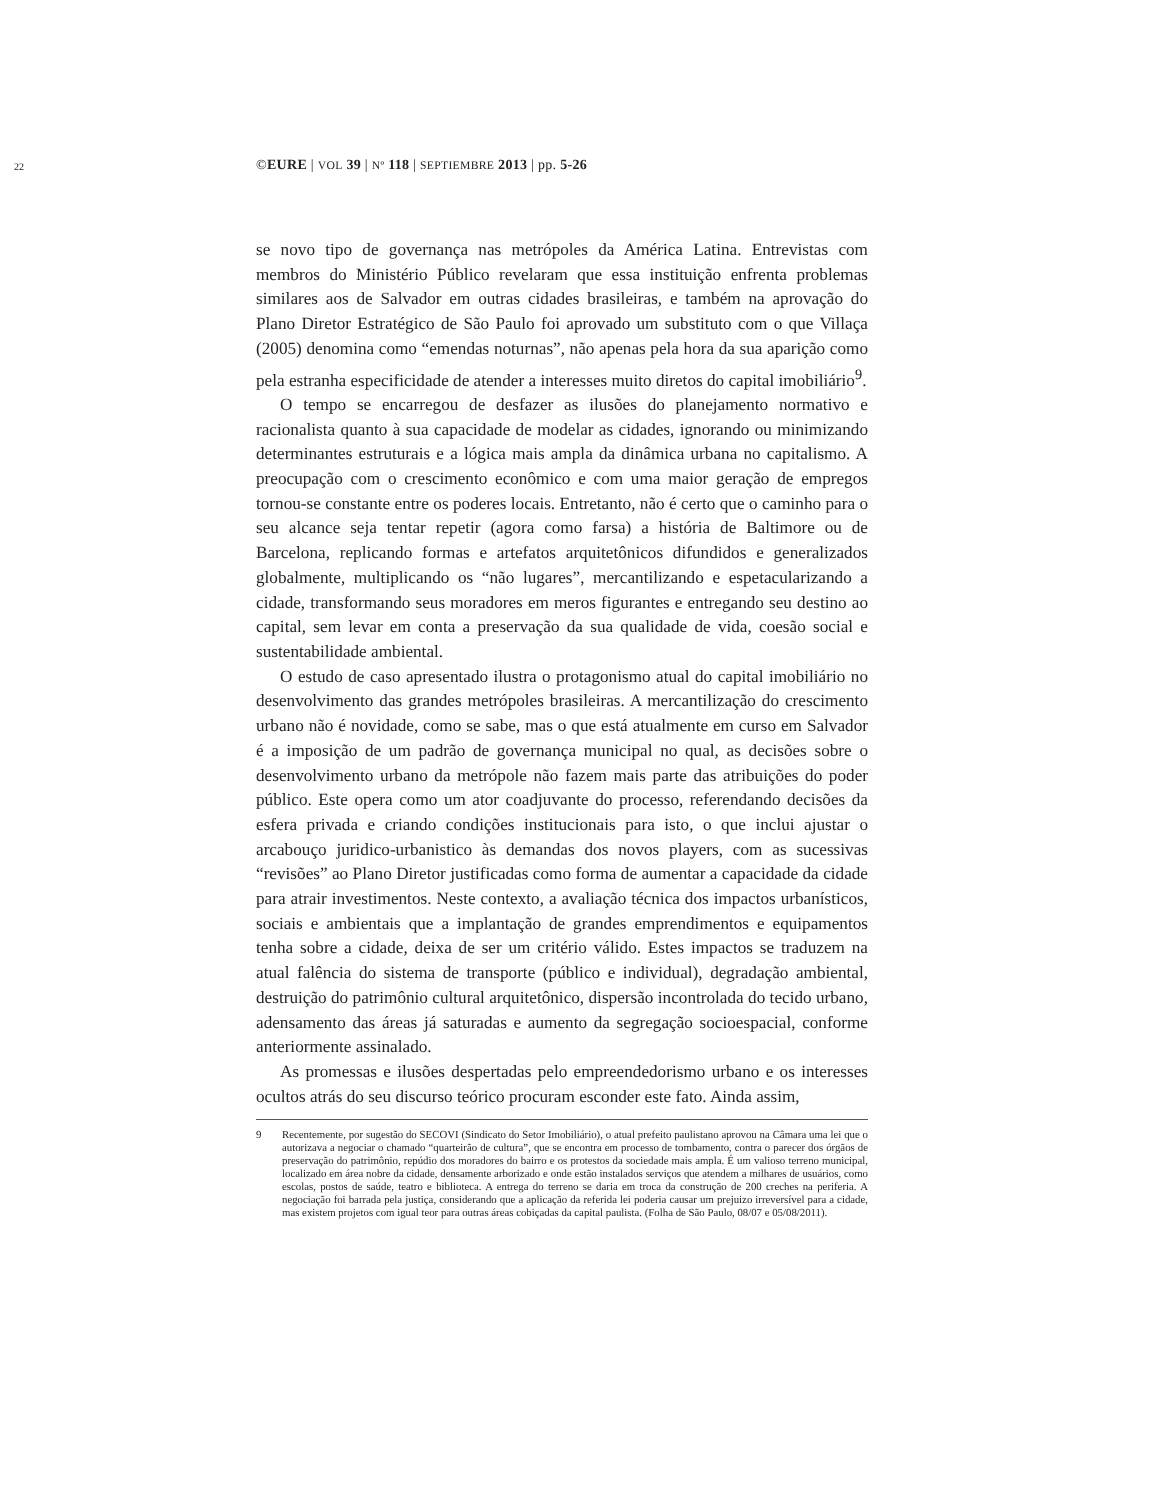22 ©EURE | VOL 39 | Nº 118 | SEPTIEMBRE 2013 | pp. 5-26
se novo tipo de governança nas metrópoles da América Latina. Entrevistas com membros do Ministério Público revelaram que essa instituição enfrenta problemas similares aos de Salvador em outras cidades brasileiras, e também na aprovação do Plano Diretor Estratégico de São Paulo foi aprovado um substituto com o que Villaça (2005) denomina como “emendas noturnas”, não apenas pela hora da sua aparição como pela estranha especificidade de atender a interesses muito diretos do capital imobiliário<sup>9</sup>.
O tempo se encarregou de desfazer as ilusões do planejamento normativo e racionalista quanto à sua capacidade de modelar as cidades, ignorando ou minimizando determinantes estruturais e a lógica mais ampla da dinâmica urbana no capitalismo. A preocupação com o crescimento econômico e com uma maior geração de empregos tornou-se constante entre os poderes locais. Entretanto, não é certo que o caminho para o seu alcance seja tentar repetir (agora como farsa) a história de Baltimore ou de Barcelona, replicando formas e artefatos arquitetônicos difundidos e generalizados globalmente, multiplicando os “não lugares”, mercantilizando e espetacularizando a cidade, transformando seus moradores em meros figurantes e entregando seu destino ao capital, sem levar em conta a preservação da sua qualidade de vida, coesão social e sustentabilidade ambiental.
O estudo de caso apresentado ilustra o protagonismo atual do capital imobiliário no desenvolvimento das grandes metrópoles brasileiras. A mercantilização do crescimento urbano não é novidade, como se sabe, mas o que está atualmente em curso em Salvador é a imposição de um padrão de governança municipal no qual, as decisões sobre o desenvolvimento urbano da metrópole não fazem mais parte das atribuições do poder público. Este opera como um ator coadjuvante do processo, referendando decisões da esfera privada e criando condições institucionais para isto, o que inclui ajustar o arcabouço juridico-urbanistico às demandas dos novos players, com as sucessivas “revisões” ao Plano Diretor justificadas como forma de aumentar a capacidade da cidade para atrair investimentos. Neste contexto, a avaliação técnica dos impactos urbanísticos, sociais e ambientais que a implantação de grandes emprendimentos e equipamentos tenha sobre a cidade, deixa de ser um critério válido. Estes impactos se traduzem na atual falência do sistema de transporte (público e individual), degradação ambiental, destruição do patrimônio cultural arquitetônico, dispersão incontrolada do tecido urbano, adensamento das áreas já saturadas e aumento da segregação socioespacial, conforme anteriormente assinalado.
As promessas e ilusões despertadas pelo empreendedorismo urbano e os interesses ocultos atrás do seu discurso teórico procuram esconder este fato. Ainda assim,
9 Recentemente, por sugestão do SECOVI (Sindicato do Setor Imobiliário), o atual prefeito paulistano aprovou na Câmara uma lei que o autorizava a negociar o chamado “quarteirão de cultura”, que se encontra em processo de tombamento, contra o parecer dos órgãos de preservação do patrimônio, repúdio dos moradores do bairro e os protestos da sociedade mais ampla. É um valioso terreno municipal, localizado em área nobre da cidade, densamente arborizado e onde estão instalados serviços que atendem a milhares de usuários, como escolas, postos de saúde, teatro e biblioteca. A entrega do terreno se daria em troca da construção de 200 creches na periferia. A negociação foi barrada pela justiça, considerando que a aplicação da referida lei poderia causar um prejuizo irreversível para a cidade, mas existem projetos com igual teor para outras áreas cobiçadas da capital paulista. (Folha de São Paulo, 08/07 e 05/08/2011).